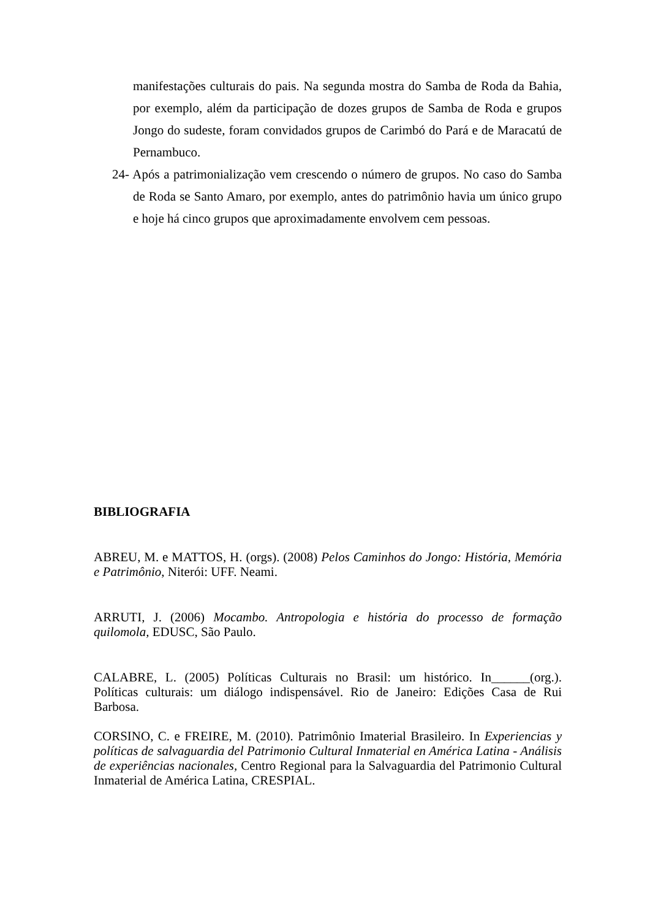manifestações culturais do pais. Na segunda mostra do Samba de Roda da Bahia, por exemplo, além da participação de dozes grupos de Samba de Roda e grupos Jongo do sudeste, foram convidados grupos de Carimbó do Pará e de Maracatú de Pernambuco.
24- Após a patrimonialização vem crescendo o número de grupos. No caso do Samba de Roda se Santo Amaro, por exemplo, antes do patrimônio havia um único grupo e hoje há cinco grupos que aproximadamente envolvem cem pessoas.
BIBLIOGRAFIA
ABREU, M. e MATTOS, H. (orgs). (2008) Pelos Caminhos do Jongo: História, Memória e Patrimônio, Niterói: UFF. Neami.
ARRUTI, J. (2006) Mocambo. Antropologia e história do processo de formação quilomola, EDUSC, São Paulo.
CALABRE, L. (2005) Políticas Culturais no Brasil: um histórico. In______(org.). Políticas culturais: um diálogo indispensável. Rio de Janeiro: Edições Casa de Rui Barbosa.
CORSINO, C. e FREIRE, M. (2010). Patrimônio Imaterial Brasileiro. In Experiencias y políticas de salvaguardia del Patrimonio Cultural Inmaterial en América Latina - Análisis de experiências nacionales, Centro Regional para la Salvaguardia del Patrimonio Cultural Inmaterial de América Latina, CRESPIAL.